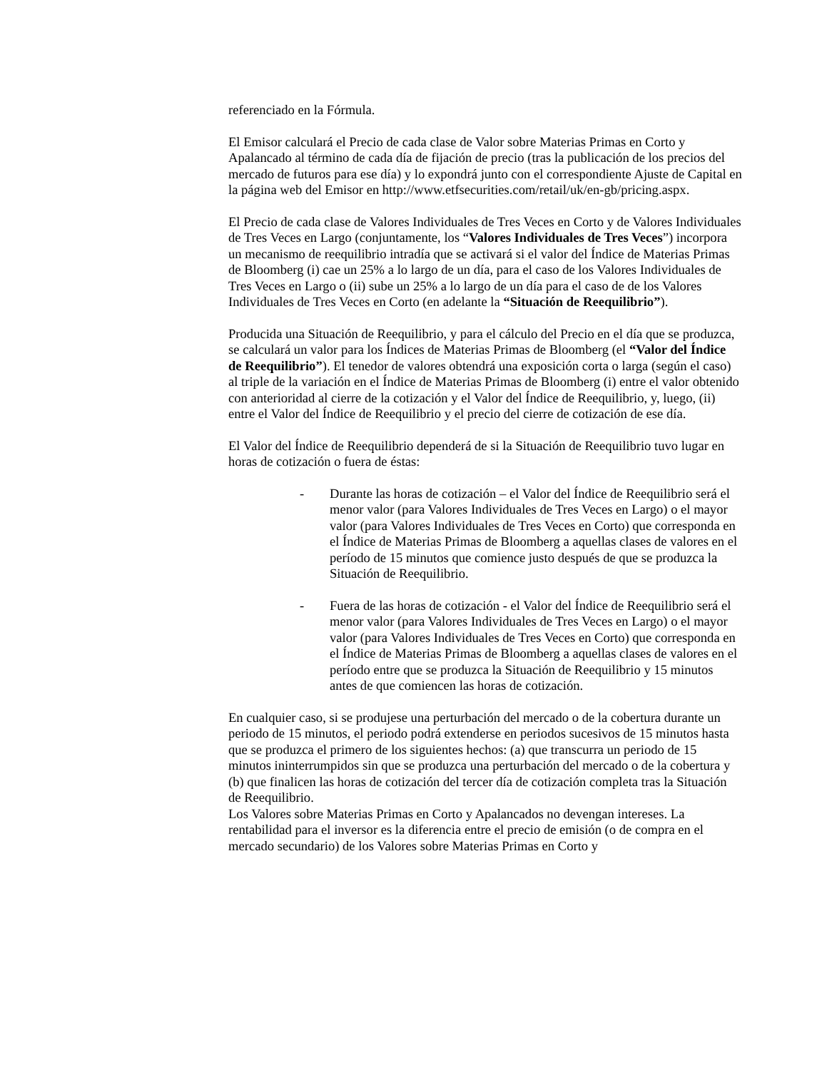referenciado en la Fórmula.
El Emisor calculará el Precio de cada clase de Valor sobre Materias Primas en Corto y Apalancado al término de cada día de fijación de precio (tras la publicación de los precios del mercado de futuros para ese día) y lo expondrá junto con el correspondiente Ajuste de Capital en la página web del Emisor en http://www.etfsecurities.com/retail/uk/en-gb/pricing.aspx.
El Precio de cada clase de Valores Individuales de Tres Veces en Corto y de Valores Individuales de Tres Veces en Largo (conjuntamente, los “Valores Individuales de Tres Veces”) incorpora un mecanismo de reequilibrio intradía que se activará si el valor del Índice de Materias Primas de Bloomberg (i) cae un 25% a lo largo de un día, para el caso de los Valores Individuales de Tres Veces en Largo o (ii) sube un 25% a lo largo de un día para el caso de de los Valores Individuales de Tres Veces en Corto (en adelante la “Situación de Reequilibrio”).
Producida una Situación de Reequilibrio, y para el cálculo del Precio en el día que se produzca, se calculará un valor para los Índices de Materias Primas de Bloomberg (el “Valor del Índice de Reequilibrio”). El tenedor de valores obtendrá una exposición corta o larga (según el caso) al triple de la variación en el Índice de Materias Primas de Bloomberg (i) entre el valor obtenido con anterioridad al cierre de la cotización y el Valor del Índice de Reequilibrio, y, luego, (ii) entre el Valor del Índice de Reequilibrio y el precio del cierre de cotización de ese día.
El Valor del Índice de Reequilibrio dependerá de si la Situación de Reequilibrio tuvo lugar en horas de cotización o fuera de éstas:
- Durante las horas de cotización – el Valor del Índice de Reequilibrio será el menor valor (para Valores Individuales de Tres Veces en Largo) o el mayor valor (para Valores Individuales de Tres Veces en Corto) que corresponda en el Índice de Materias Primas de Bloomberg a aquellas clases de valores en el período de 15 minutos que comience justo después de que se produzca la Situación de Reequilibrio.
- Fuera de las horas de cotización - el Valor del Índice de Reequilibrio será el menor valor (para Valores Individuales de Tres Veces en Largo) o el mayor valor (para Valores Individuales de Tres Veces en Corto) que corresponda en el Índice de Materias Primas de Bloomberg a aquellas clases de valores en el período entre que se produzca la Situación de Reequilibrio y 15 minutos antes de que comiencen las horas de cotización.
En cualquier caso, si se produjese una perturbación del mercado o de la cobertura durante un periodo de 15 minutos, el periodo podrá extenderse en periodos sucesivos de 15 minutos hasta que se produzca el primero de los siguientes hechos: (a) que transcurra un periodo de 15 minutos ininterrumpidos sin que se produzca una perturbación del mercado o de la cobertura y (b) que finalicen las horas de cotización del tercer día de cotización completa tras la Situación de Reequilibrio.
Los Valores sobre Materias Primas en Corto y Apalancados no devengan intereses. La rentabilidad para el inversor es la diferencia entre el precio de emisión (o de compra en el mercado secundario) de los Valores sobre Materias Primas en Corto y